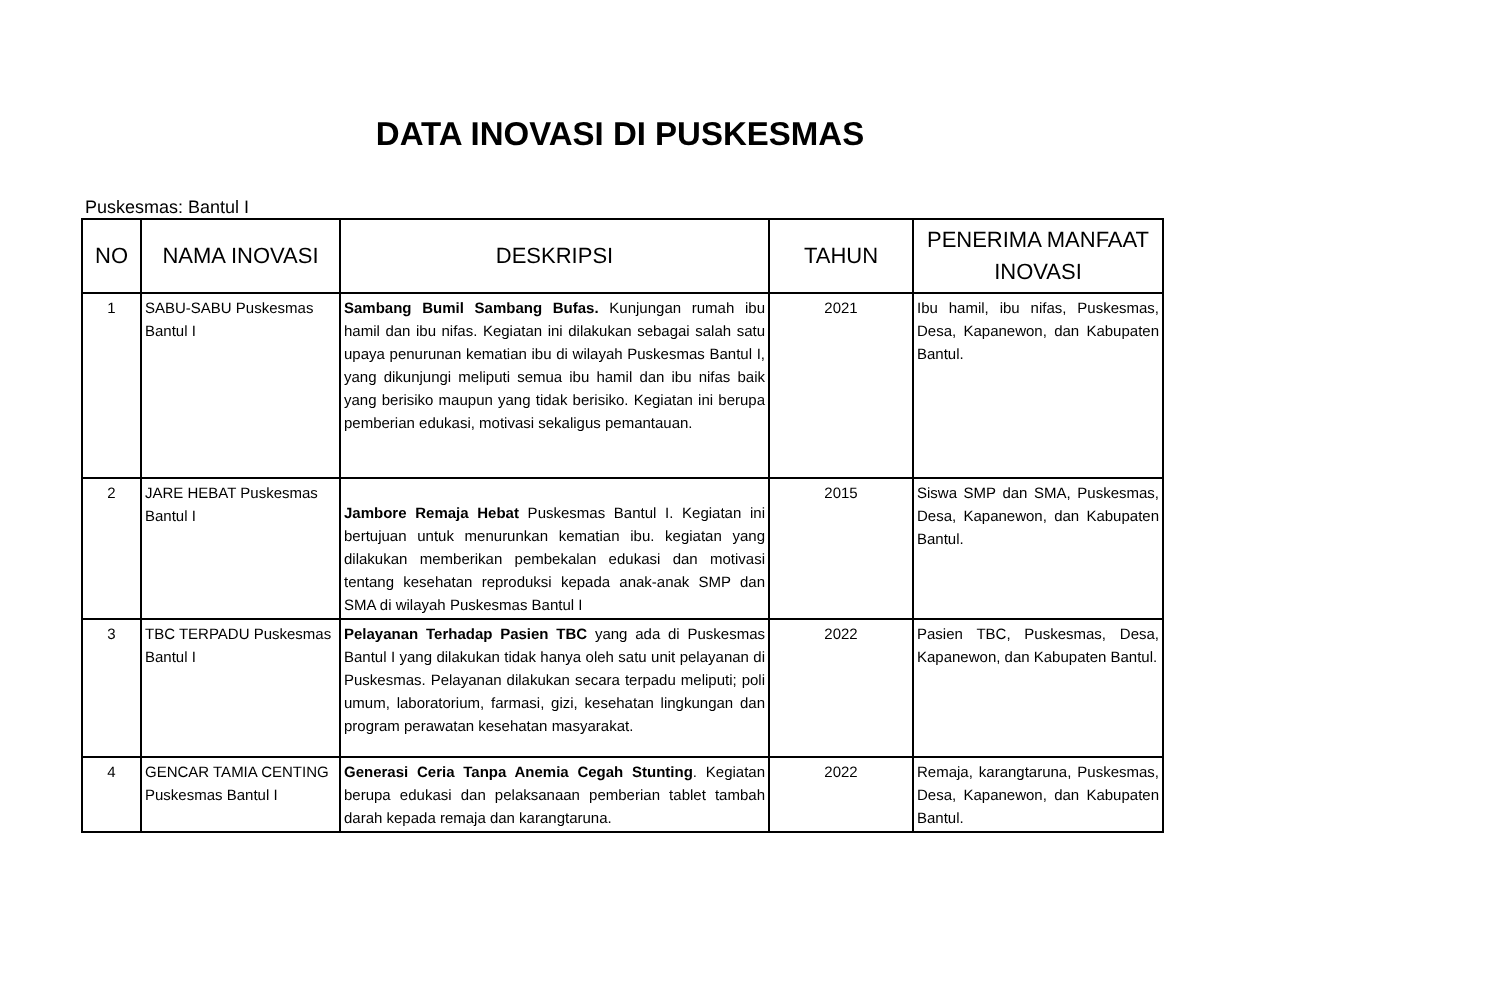DATA INOVASI DI PUSKESMAS
Puskesmas: Bantul I
| NO | NAMA INOVASI | DESKRIPSI | TAHUN | PENERIMA MANFAAT INOVASI |
| --- | --- | --- | --- | --- |
| 1 | SABU-SABU Puskesmas Bantul I | Sambang Bumil Sambang Bufas. Kunjungan rumah ibu hamil dan ibu nifas. Kegiatan ini dilakukan sebagai salah satu upaya penurunan kematian ibu di wilayah Puskesmas Bantul I, yang dikunjungi meliputi semua ibu hamil dan ibu nifas baik yang berisiko maupun yang tidak berisiko. Kegiatan ini berupa pemberian edukasi, motivasi sekaligus pemantauan. | 2021 | Ibu hamil, ibu nifas, Puskesmas, Desa, Kapanewon, dan Kabupaten Bantul. |
| 2 | JARE HEBAT Puskesmas Bantul I | Jambore Remaja Hebat Puskesmas Bantul I. Kegiatan ini bertujuan untuk menurunkan kematian ibu. kegiatan yang dilakukan memberikan pembekalan edukasi dan motivasi tentang kesehatan reproduksi kepada anak-anak SMP dan SMA di wilayah Puskesmas Bantul I | 2015 | Siswa SMP dan SMA, Puskesmas, Desa, Kapanewon, dan Kabupaten Bantul. |
| 3 | TBC TERPADU Puskesmas Bantul I | Pelayanan Terhadap Pasien TBC yang ada di Puskesmas Bantul I yang dilakukan tidak hanya oleh satu unit pelayanan di Puskesmas. Pelayanan dilakukan secara terpadu meliputi; poli umum, laboratorium, farmasi, gizi, kesehatan lingkungan dan program perawatan kesehatan masyarakat. | 2022 | Pasien TBC, Puskesmas, Desa, Kapanewon, dan Kabupaten Bantul. |
| 4 | GENCAR TAMIA CENTING Puskesmas Bantul I | Generasi Ceria Tanpa Anemia Cegah Stunting . Kegiatan berupa edukasi dan pelaksanaan pemberian tablet tambah darah kepada remaja dan karangtaruna. | 2022 | Remaja, karangtaruna, Puskesmas, Desa, Kapanewon, dan Kabupaten Bantul. |